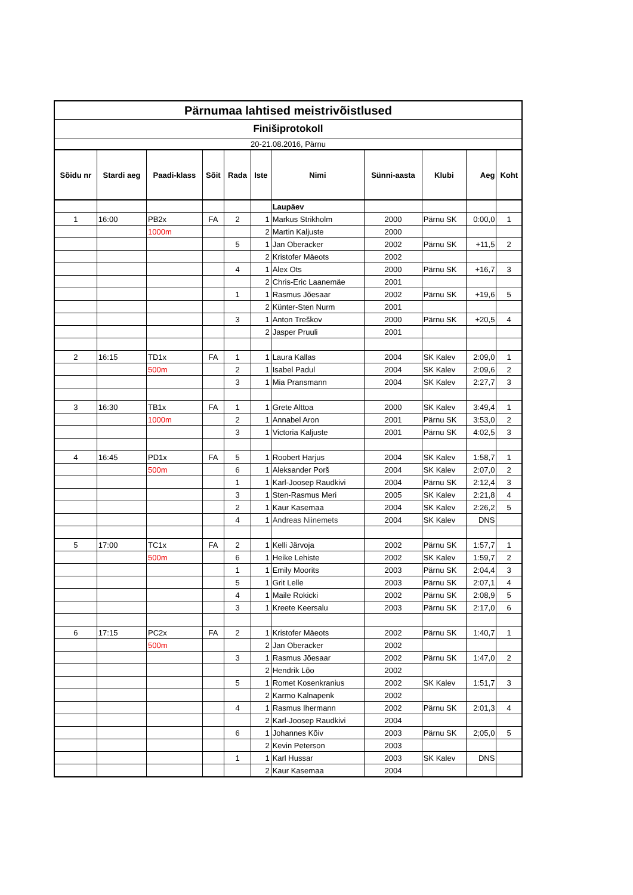| Pärnumaa lahtised meistrivõistlused | | | | | | | | | | |
| Finišiprotokoll | | | | | | | | | | |
| 20-21.08.2016, Pärnu | | | | | | | | | | |
| Sõidu nr | Stardi aeg | Paadi-klass | Sõit | Rada | Iste | Nimi | Sünni-aasta | Klubi | Aeg | Koht |
| | | | | | | Laupäev | | | | |
| 1 | 16:00 | PB2x | FA | 2 | 1 | Markus Strikholm | 2000 | Pärnu SK | 0:00,0 | 1 |
| | | 1000m | | | 2 | Martin Kaljuste | 2000 | | | |
| | | | | 5 | 1 | Jan Oberacker | 2002 | Pärnu SK | +11,5 | 2 |
| | | | | | 2 | Kristofer Mäeots | 2002 | | | |
| | | | | 4 | 1 | Alex Ots | 2000 | Pärnu SK | +16,7 | 3 |
| | | | | | 2 | Chris-Eric Laanemäe | 2001 | | | |
| | | | | 1 | 1 | Rasmus Jõesaar | 2002 | Pärnu SK | +19,6 | 5 |
| | | | | | 2 | Künter-Sten Nurm | 2001 | | | |
| | | | | 3 | 1 | Anton Treškov | 2000 | Pärnu SK | +20,5 | 4 |
| | | | | | 2 | Jasper Pruuli | 2001 | | | |
| 2 | 16:15 | TD1x | FA | 1 | 1 | Laura Kallas | 2004 | SK Kalev | 2:09,0 | 1 |
| | | 500m | | 2 | 1 | Isabel Padul | 2004 | SK Kalev | 2:09,6 | 2 |
| | | | | 3 | 1 | Mia Pransmann | 2004 | SK Kalev | 2:27,7 | 3 |
| 3 | 16:30 | TB1x | FA | 1 | 1 | Grete Alttoa | 2000 | SK Kalev | 3:49,4 | 1 |
| | | 1000m | | 2 | 1 | Annabel Aron | 2001 | Pärnu SK | 3:53,0 | 2 |
| | | | | 3 | 1 | Victoria Kaljuste | 2001 | Pärnu SK | 4:02,5 | 3 |
| 4 | 16:45 | PD1x | FA | 5 | 1 | Roobert Harjus | 2004 | SK Kalev | 1:58,7 | 1 |
| | | 500m | | 6 | 1 | Aleksander Porš | 2004 | SK Kalev | 2:07,0 | 2 |
| | | | | 1 | 1 | Karl-Joosep Raudkivi | 2004 | Pärnu SK | 2:12,4 | 3 |
| | | | | 3 | 1 | Sten-Rasmus Meri | 2005 | SK Kalev | 2:21,8 | 4 |
| | | | | 2 | 1 | Kaur Kasemaa | 2004 | SK Kalev | 2:26,2 | 5 |
| | | | | 4 | 1 | Andreas Niinemets | 2004 | SK Kalev | DNS | |
| 5 | 17:00 | TC1x | FA | 2 | 1 | Kelli Järvoja | 2002 | Pärnu SK | 1:57,7 | 1 |
| | | 500m | | 6 | 1 | Heike Lehiste | 2002 | SK Kalev | 1:59,7 | 2 |
| | | | | 1 | 1 | Emily Moorits | 2003 | Pärnu SK | 2:04,4 | 3 |
| | | | | 5 | 1 | Grit Lelle | 2003 | Pärnu SK | 2:07,1 | 4 |
| | | | | 4 | 1 | Maile Rokicki | 2002 | Pärnu SK | 2:08,9 | 5 |
| | | | | 3 | 1 | Kreete Keersalu | 2003 | Pärnu SK | 2:17,0 | 6 |
| 6 | 17:15 | PC2x | FA | 2 | 1 | Kristofer Mäeots | 2002 | Pärnu SK | 1:40,7 | 1 |
| | | 500m | | | 2 | Jan Oberacker | 2002 | | | |
| | | | | 3 | 1 | Rasmus Jõesaar | 2002 | Pärnu SK | 1:47,0 | 2 |
| | | | | | 2 | Hendrik Lõo | 2002 | | | |
| | | | | 5 | 1 | Romet Kosenkranius | 2002 | SK Kalev | 1:51,7 | 3 |
| | | | | | 2 | Karmo Kalnapenk | 2002 | | | |
| | | | | 4 | 1 | Rasmus Ihermann | 2002 | Pärnu SK | 2:01,3 | 4 |
| | | | | | 2 | Karl-Joosep Raudkivi | 2004 | | | |
| | | | | 6 | 1 | Johannes Kõiv | 2003 | Pärnu SK | 2;05,0 | 5 |
| | | | | | 2 | Kevin Peterson | 2003 | | | |
| | | | | 1 | 1 | Karl Hussar | 2003 | SK Kalev | DNS | |
| | | | | | 2 | Kaur Kasemaa | 2004 | | | |